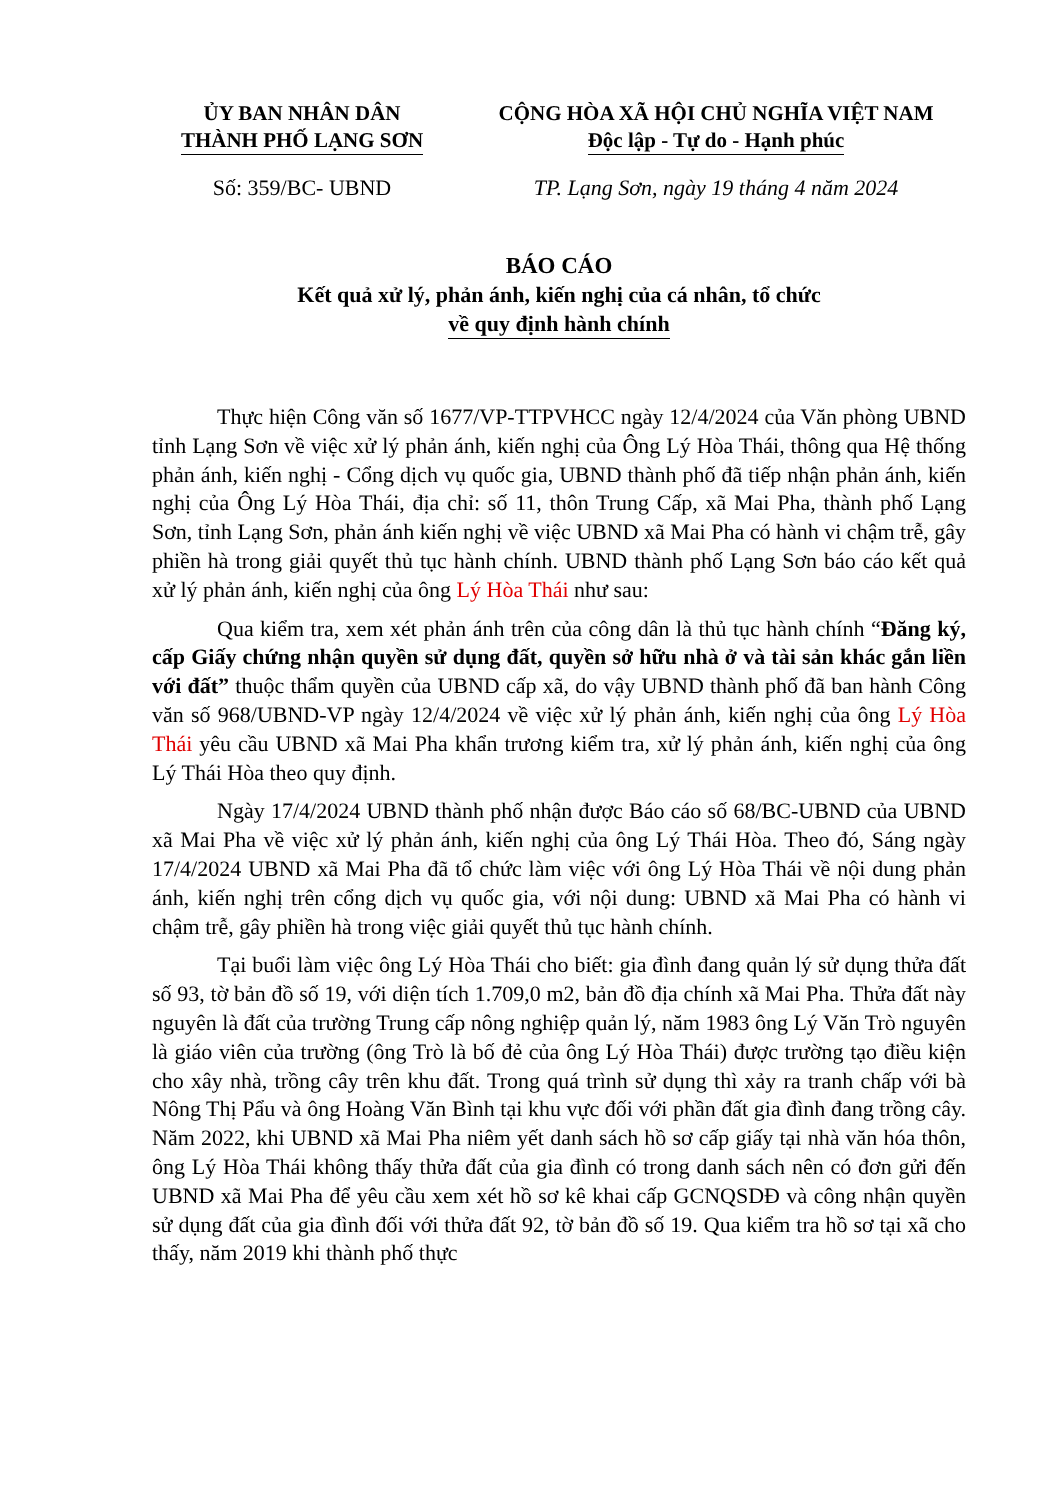ỦY BAN NHÂN DÂN
THÀNH PHỐ LẠNG SƠN
CỘNG HÒA XÃ HỘI CHỦ NGHĨA VIỆT NAM
Độc lập - Tự do - Hạnh phúc
Số: 359/BC- UBND TP. Lạng Sơn, ngày 19 tháng 4 năm 2024
BÁO CÁO
Kết quả xử lý, phản ánh, kiến nghị của cá nhân, tổ chức
về quy định hành chính
Thực hiện Công văn số 1677/VP-TTPVHCC ngày 12/4/2024 của Văn phòng UBND tỉnh Lạng Sơn về việc xử lý phản ánh, kiến nghị của Ông Lý Hòa Thái, thông qua Hệ thống phản ánh, kiến nghị - Cổng dịch vụ quốc gia, UBND thành phố đã tiếp nhận phản ánh, kiến nghị của Ông Lý Hòa Thái, địa chỉ: số 11, thôn Trung Cấp, xã Mai Pha, thành phố Lạng Sơn, tỉnh Lạng Sơn, phản ánh kiến nghị về việc UBND xã Mai Pha có hành vi chậm trễ, gây phiền hà trong giải quyết thủ tục hành chính. UBND thành phố Lạng Sơn báo cáo kết quả xử lý phản ánh, kiến nghị của ông Lý Hòa Thái như sau:
Qua kiểm tra, xem xét phản ánh trên của công dân là thủ tục hành chính “Đăng ký, cấp Giấy chứng nhận quyền sử dụng đất, quyền sở hữu nhà ở và tài sản khác gắn liền với đất” thuộc thẩm quyền của UBND cấp xã, do vậy UBND thành phố đã ban hành Công văn số 968/UBND-VP ngày 12/4/2024 về việc xử lý phản ánh, kiến nghị của ông Lý Hòa Thái yêu cầu UBND xã Mai Pha khẩn trương kiểm tra, xử lý phản ánh, kiến nghị của ông Lý Thái Hòa theo quy định.
Ngày 17/4/2024 UBND thành phố nhận được Báo cáo số 68/BC-UBND của UBND xã Mai Pha về việc xử lý phản ánh, kiến nghị của ông Lý Thái Hòa. Theo đó, Sáng ngày 17/4/2024 UBND xã Mai Pha đã tổ chức làm việc với ông Lý Hòa Thái về nội dung phản ánh, kiến nghị trên cổng dịch vụ quốc gia, với nội dung: UBND xã Mai Pha có hành vi chậm trễ, gây phiền hà trong việc giải quyết thủ tục hành chính.
Tại buổi làm việc ông Lý Hòa Thái cho biết: gia đình đang quản lý sử dụng thửa đất số 93, tờ bản đồ số 19, với diện tích 1.709,0 m2, bản đồ địa chính xã Mai Pha. Thửa đất này nguyên là đất của trường Trung cấp nông nghiệp quản lý, năm 1983 ông Lý Văn Trò nguyên là giáo viên của trường (ông Trò là bố đẻ của ông Lý Hòa Thái) được trường tạo điều kiện cho xây nhà, trồng cây trên khu đất. Trong quá trình sử dụng thì xảy ra tranh chấp với bà Nông Thị Pẩu và ông Hoàng Văn Bình tại khu vực đối với phần đất gia đình đang trồng cây. Năm 2022, khi UBND xã Mai Pha niêm yết danh sách hồ sơ cấp giấy tại nhà văn hóa thôn, ông Lý Hòa Thái không thấy thửa đất của gia đình có trong danh sách nên có đơn gửi đến UBND xã Mai Pha để yêu cầu xem xét hồ sơ kê khai cấp GCNQSDĐ và công nhận quyền sử dụng đất của gia đình đối với thửa đất 92, tờ bản đồ số 19. Qua kiểm tra hồ sơ tại xã cho thấy, năm 2019 khi thành phố thực